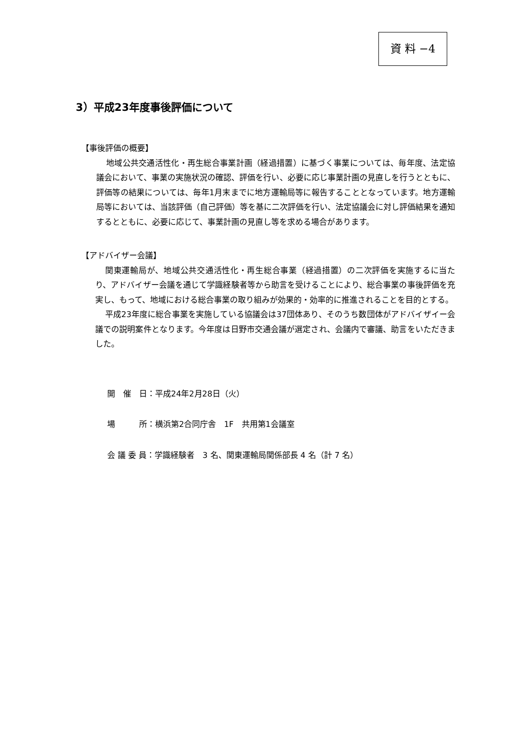資 料 −4
3）平成23年度事後評価について
【事後評価の概要】
地域公共交通活性化・再生総合事業計画（経過措置）に基づく事業については、毎年度、法定協議会において、事業の実施状況の確認、評価を行い、必要に応じ事業計画の見直しを行うとともに、評価等の結果については、毎年1月末までに地方運輸局等に報告することとなっています。地方運輸局等においては、当該評価（自己評価）等を基に二次評価を行い、法定協議会に対し評価結果を通知するとともに、必要に応じて、事業計画の見直し等を求める場合があります。
【アドバイザー会議】
関東運輸局が、地域公共交通活性化・再生総合事業（経過措置）の二次評価を実施するに当たり、アドバイザー会議を通じて学識経験者等から助言を受けることにより、総合事業の事後評価を充実し、もって、地域における総合事業の取り組みが効果的・効率的に推進されることを目的とする。
平成23年度に総合事業を実施している協議会は37団体あり、そのうち数団体がアドバイザイー会議での説明案件となります。今年度は日野市交通会議が選定され、会議内で審議、助言をいただきました。
開　催　日：平成24年2月28日（火）
場　　　所：横浜第2合同庁舎　1F　共用第1会議室
会 議 委 員：学識経験者　3 名、関東運輸局関係部長 4 名（計 7 名）